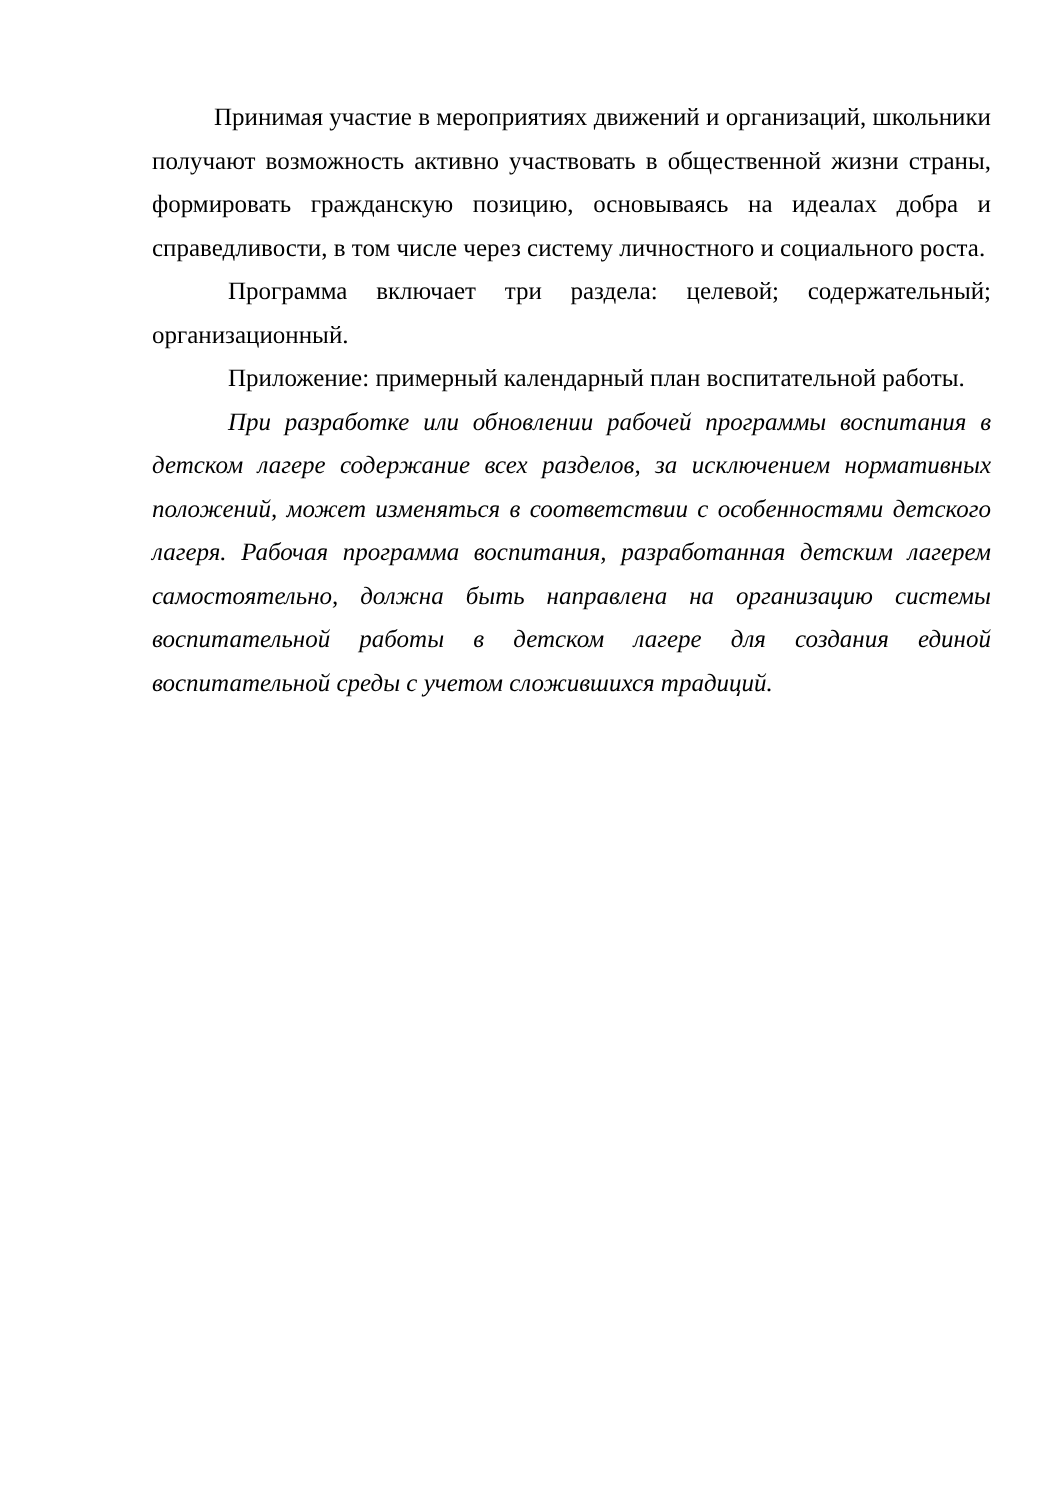Принимая участие в мероприятиях движений и организаций, школьники получают возможность активно участвовать в общественной жизни страны, формировать гражданскую позицию, основываясь на идеалах добра и справедливости, в том числе через систему личностного и социального роста.
Программа включает три раздела: целевой; содержательный; организационный.
Приложение: примерный календарный план воспитательной работы.
При разработке или обновлении рабочей программы воспитания в детском лагере содержание всех разделов, за исключением нормативных положений, может изменяться в соответствии с особенностями детского лагеря. Рабочая программа воспитания, разработанная детским лагерем самостоятельно, должна быть направлена на организацию системы воспитательной работы в детском лагере для создания единой воспитательной среды с учетом сложившихся традиций.